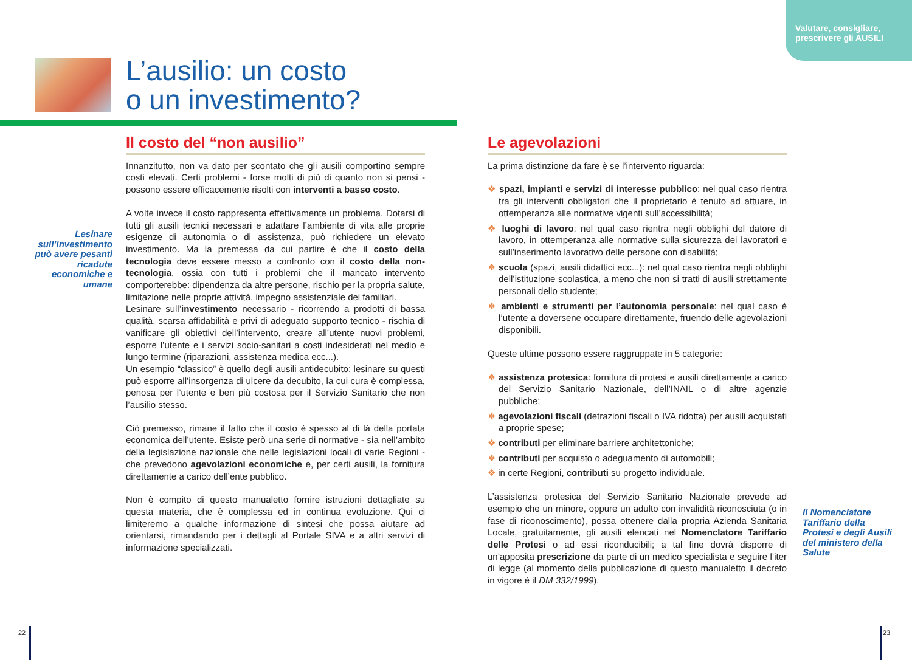Valutare, consigliare,
prescrivere gli AUSILI
L’ausilio: un costo
o un investimento?
Lesinare sull’investimento può avere pesanti ricadute economiche e umane
Il costo del “non ausilio”
Innanzitutto, non va dato per scontato che gli ausili comportino sempre costi elevati. Certi problemi - forse molti di più di quanto non si pensi - possono essere efficacemente risolti con interventi a basso costo.
A volte invece il costo rappresenta effettivamente un problema. Dotarsi di tutti gli ausili tecnici necessari e adattare l’ambiente di vita alle proprie esigenze di autonomia o di assistenza, può richiedere un elevato investimento. Ma la premessa da cui partire è che il costo della tecnologia deve essere messo a confronto con il costo della non-tecnologia, ossia con tutti i problemi che il mancato intervento comporterebbe: dipendenza da altre persone, rischio per la propria salute, limitazione nelle proprie attività, impegno assistenziale dei familiari.
Lesinare sull’investimento necessario - ricorrendo a prodotti di bassa qualità, scarsa affidabilità e privi di adeguato supporto tecnico - rischia di vanificare gli obiettivi dell’intervento, creare all’utente nuovi problemi, esporre l’utente e i servizi socio-sanitari a costi indesiderati nel medio e lungo termine (riparazioni, assistenza medica ecc...).
Un esempio “classico” è quello degli ausili antidecubito: lesinare su questi può esporre all’insorgenza di ulcere da decubito, la cui cura è complessa, penosa per l’utente e ben più costosa per il Servizio Sanitario che non l’ausilio stesso.
Ciò premesso, rimane il fatto che il costo è spesso al di là della portata economica dell’utente. Esiste però una serie di normative - sia nell’ambito della legislazione nazionale che nelle legislazioni locali di varie Regioni - che prevedono agevolazioni economiche e, per certi ausili, la fornitura direttamente a carico dell’ente pubblico.
Non è compito di questo manualetto fornire istruzioni dettagliate su questa materia, che è complessa ed in continua evoluzione. Qui ci limiteremo a qualche informazione di sintesi che possa aiutare ad orientarsi, rimandando per i dettagli al Portale SIVA e a altri servizi di informazione specializzati.
Le agevolazioni
La prima distinzione da fare è se l’intervento riguarda:
❖ spazi, impianti e servizi di interesse pubblico: nel qual caso rientra tra gli interventi obbligatori che il proprietario è tenuto ad attuare, in ottemperanza alle normative vigenti sull’accessibilità;
❖ luoghi di lavoro: nel qual caso rientra negli obblighi del datore di lavoro, in ottemperanza alle normative sulla sicurezza dei lavoratori e sull’inserimento lavorativo delle persone con disabilità;
❖ scuola (spazi, ausili didattici ecc...): nel qual caso rientra negli obblighi dell’istituzione scolastica, a meno che non si tratti di ausili strettamente personali dello studente;
❖ ambienti e strumenti per l’autonomia personale: nel qual caso è l’utente a doversene occupare direttamente, fruendo delle agevolazioni disponibili.
Queste ultime possono essere raggruppate in 5 categorie:
❖ assistenza protesica: fornitura di protesi e ausili direttamente a carico del Servizio Sanitario Nazionale, dell’INAIL o di altre agenzie pubbliche;
❖ agevolazioni fiscali (detrazioni fiscali o IVA ridotta) per ausili acquistati a proprie spese;
❖ contributi per eliminare barriere architettoniche;
❖ contributi per acquisto o adeguamento di automobili;
❖ in certe Regioni, contributi su progetto individuale.
L’assistenza protesica del Servizio Sanitario Nazionale prevede ad esempio che un minore, oppure un adulto con invalidità riconosciuta (o in fase di riconoscimento), possa ottenere dalla propria Azienda Sanitaria Locale, gratuitamente, gli ausili elencati nel Nomenclatore Tariffario delle Protesi o ad essi riconducibili; a tal fine dovrà disporre di un’apposita prescrizione da parte di un medico specialista e seguire l’iter di legge (al momento della pubblicazione di questo manualetto il decreto in vigore è il DM 332/1999).
Il Nomenclatore Tariffario della Protesi e degli Ausili del ministero della Salute
22 23